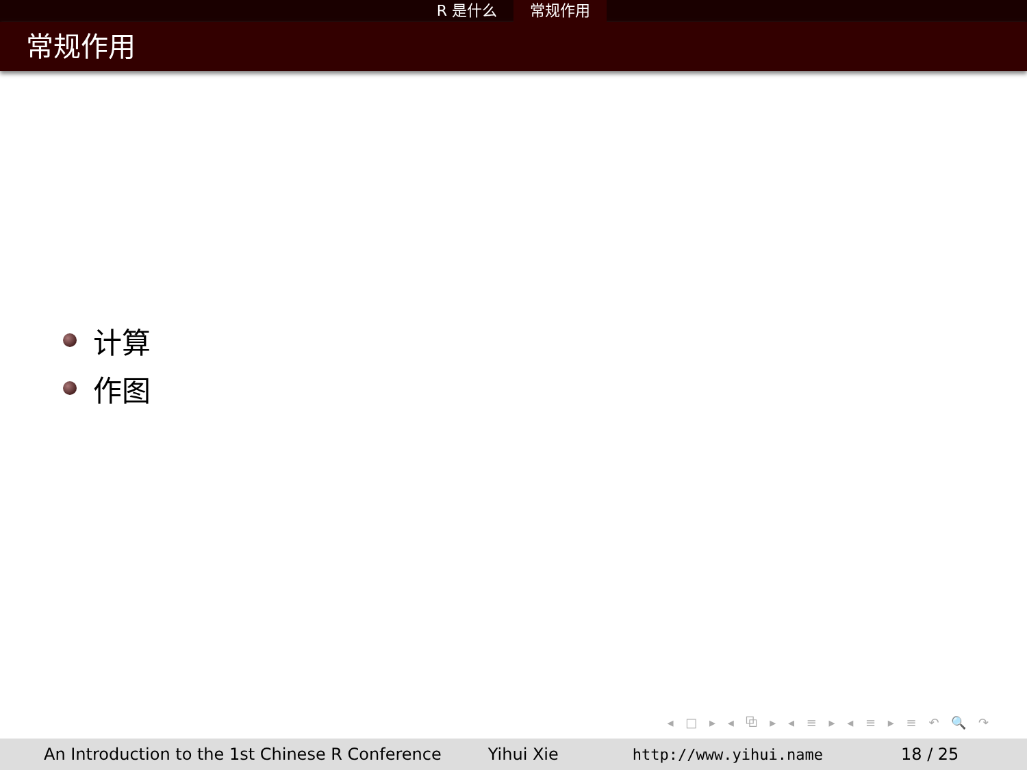R 是什么 常规作用
常规作用
计算
作图
◂ □ ▸ ◂ ⧉ ▸ ◂ ≡ ▸ ◂ ≡ ▸ ≡ ↶ 🔍 ↷
An Introduction to the 1st Chinese R Conference Yihui Xie http://www.yihui.name 18 / 25